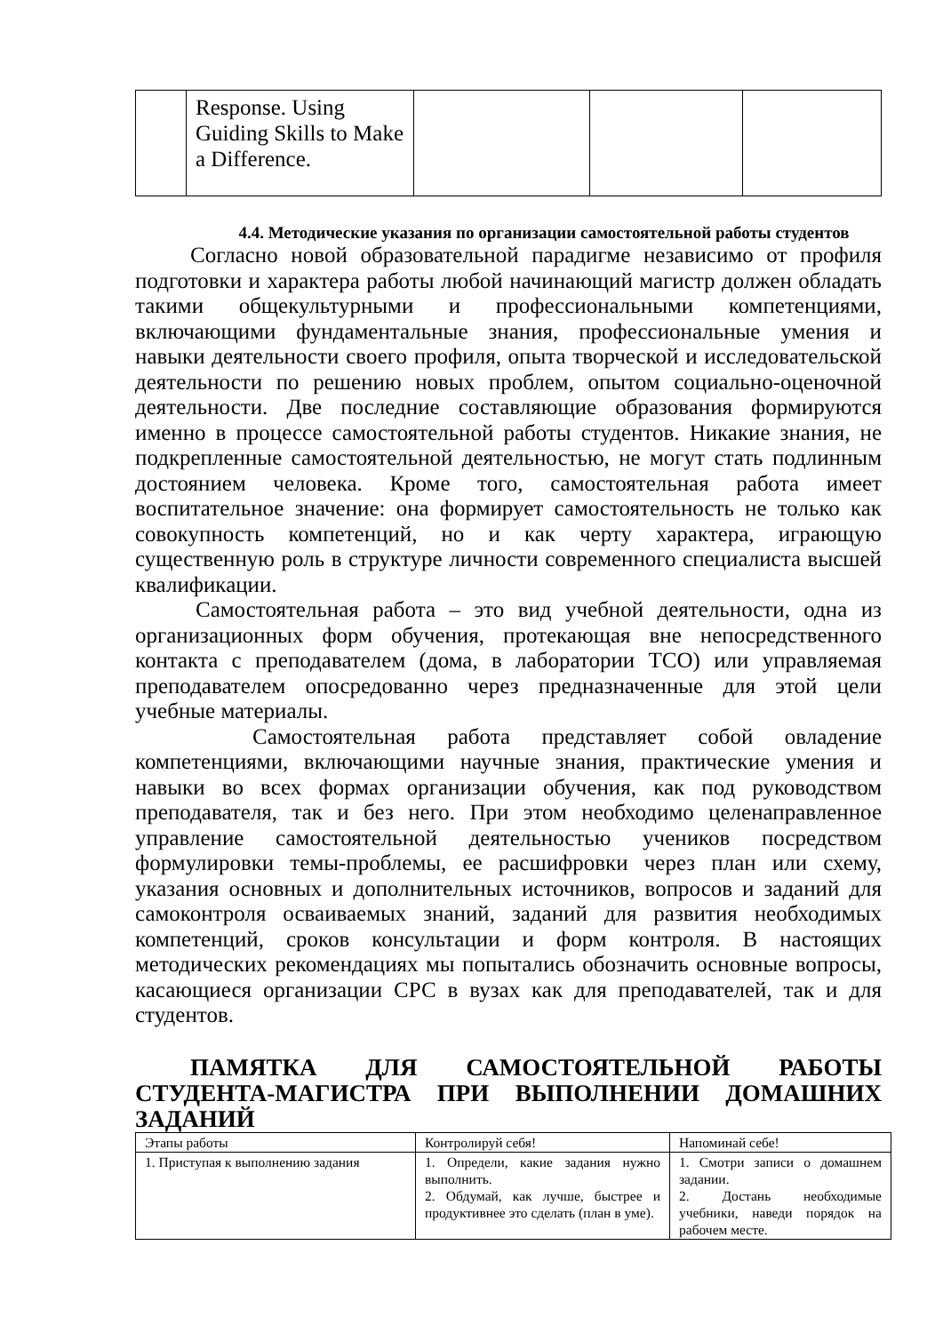| | Response. Using Guiding Skills to Make a Difference. | | | |
4.4. Методические указания по организации самостоятельной работы студентов
Согласно новой образовательной парадигме независимо от профиля подготовки и характера работы любой начинающий магистр должен обладать такими общекультурными и профессиональными компетенциями, включающими фундаментальные знания, профессиональные умения и навыки деятельности своего профиля, опыта творческой и исследовательской деятельности по решению новых проблем, опытом социально-оценочной деятельности. Две последние составляющие образования формируются именно в процессе самостоятельной работы студентов. Никакие знания, не подкрепленные самостоятельной деятельностью, не могут стать подлинным достоянием человека. Кроме того, самостоятельная работа имеет воспитательное значение: она формирует самостоятельность не только как совокупность компетенций, но и как черту характера, играющую существенную роль в структуре личности современного специалиста высшей квалификации.
Самостоятельная работа – это вид учебной деятельности, одна из организационных форм обучения, протекающая вне непосредственного контакта с преподавателем (дома, в лаборатории ТСО) или управляемая преподавателем опосредованно через предназначенные для этой цели учебные материалы.
Самостоятельная работа представляет собой овладение компетенциями, включающими научные знания, практические умения и навыки во всех формах организации обучения, как под руководством преподавателя, так и без него. При этом необходимо целенаправленное управление самостоятельной деятельностью учеников посредством формулировки темы-проблемы, ее расшифровки через план или схему, указания основных и дополнительных источников, вопросов и заданий для самоконтроля осваиваемых знаний, заданий для развития необходимых компетенций, сроков консультации и форм контроля. В настоящих методических рекомендациях мы попытались обозначить основные вопросы, касающиеся организации СРС в вузах как для преподавателей, так и для студентов.
ПАМЯТКА ДЛЯ САМОСТОЯТЕЛЬНОЙ РАБОТЫ СТУДЕНТА-МАГИСТРА ПРИ ВЫПОЛНЕНИИ ДОМАШНИХ ЗАДАНИЙ
| Этапы работы | Контролируй себя! | Напоминай себе! |
| 1. Приступая к выполнению задания | 1. Определи, какие задания нужно выполнить. 2. Обдумай, как лучше, быстрее и продуктивнее это сделать (план в уме). | 1. Смотри записи о домашнем задании. 2. Достань необходимые учебники, наведи порядок на рабочем месте. |